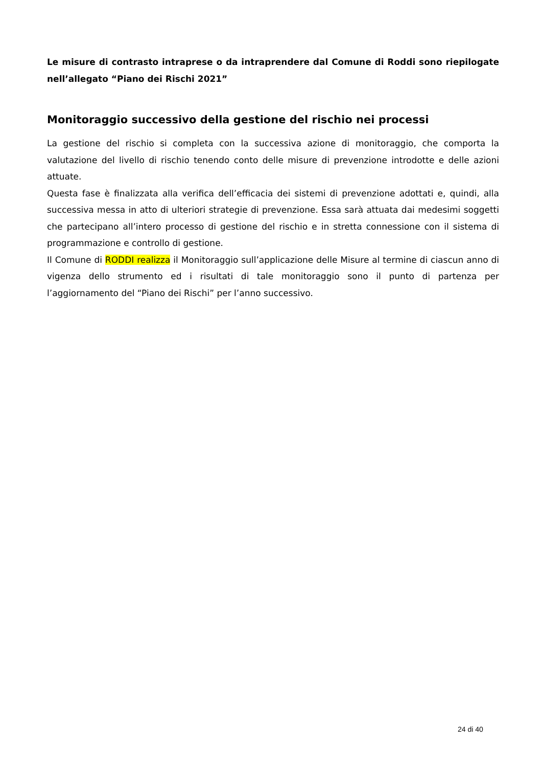Le misure di contrasto intraprese o da intraprendere dal Comune di Roddi sono riepilogate nell’allegato “Piano dei Rischi 2021”
Monitoraggio successivo della gestione del rischio nei processi
La gestione del rischio si completa con la successiva azione di monitoraggio, che comporta la valutazione del livello di rischio tenendo conto delle misure di prevenzione introdotte e delle azioni attuate.
Questa fase è finalizzata alla verifica dell’efficacia dei sistemi di prevenzione adottati e, quindi, alla successiva messa in atto di ulteriori strategie di prevenzione. Essa sarà attuata dai medesimi soggetti che partecipano all’intero processo di gestione del rischio e in stretta connessione con il sistema di programmazione e controllo di gestione.
Il Comune di RODDI realizza il Monitoraggio sull’applicazione delle Misure al termine di ciascun anno di vigenza dello strumento ed i risultati di tale monitoraggio sono il punto di partenza per l’aggiornamento del “Piano dei Rischi” per l’anno successivo.
24 di 40